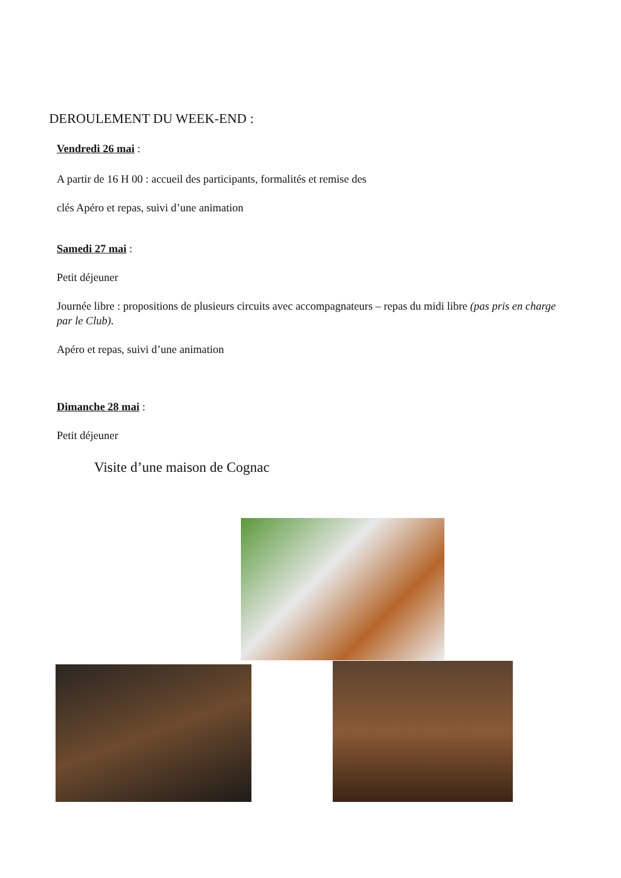DEROULEMENT DU WEEK-END :
Vendredi 26 mai :
A partir de 16 H 00 : accueil des participants, formalités et remise des
clés Apéro et repas, suivi d’une animation
Samedi 27 mai :
Petit déjeuner
Journée libre : propositions de plusieurs circuits avec accompagnateurs – repas du midi libre (pas pris en charge par le Club).
Apéro et repas, suivi d’une animation
Dimanche 28 mai :
Petit déjeuner
Visite d’une maison de Cognac